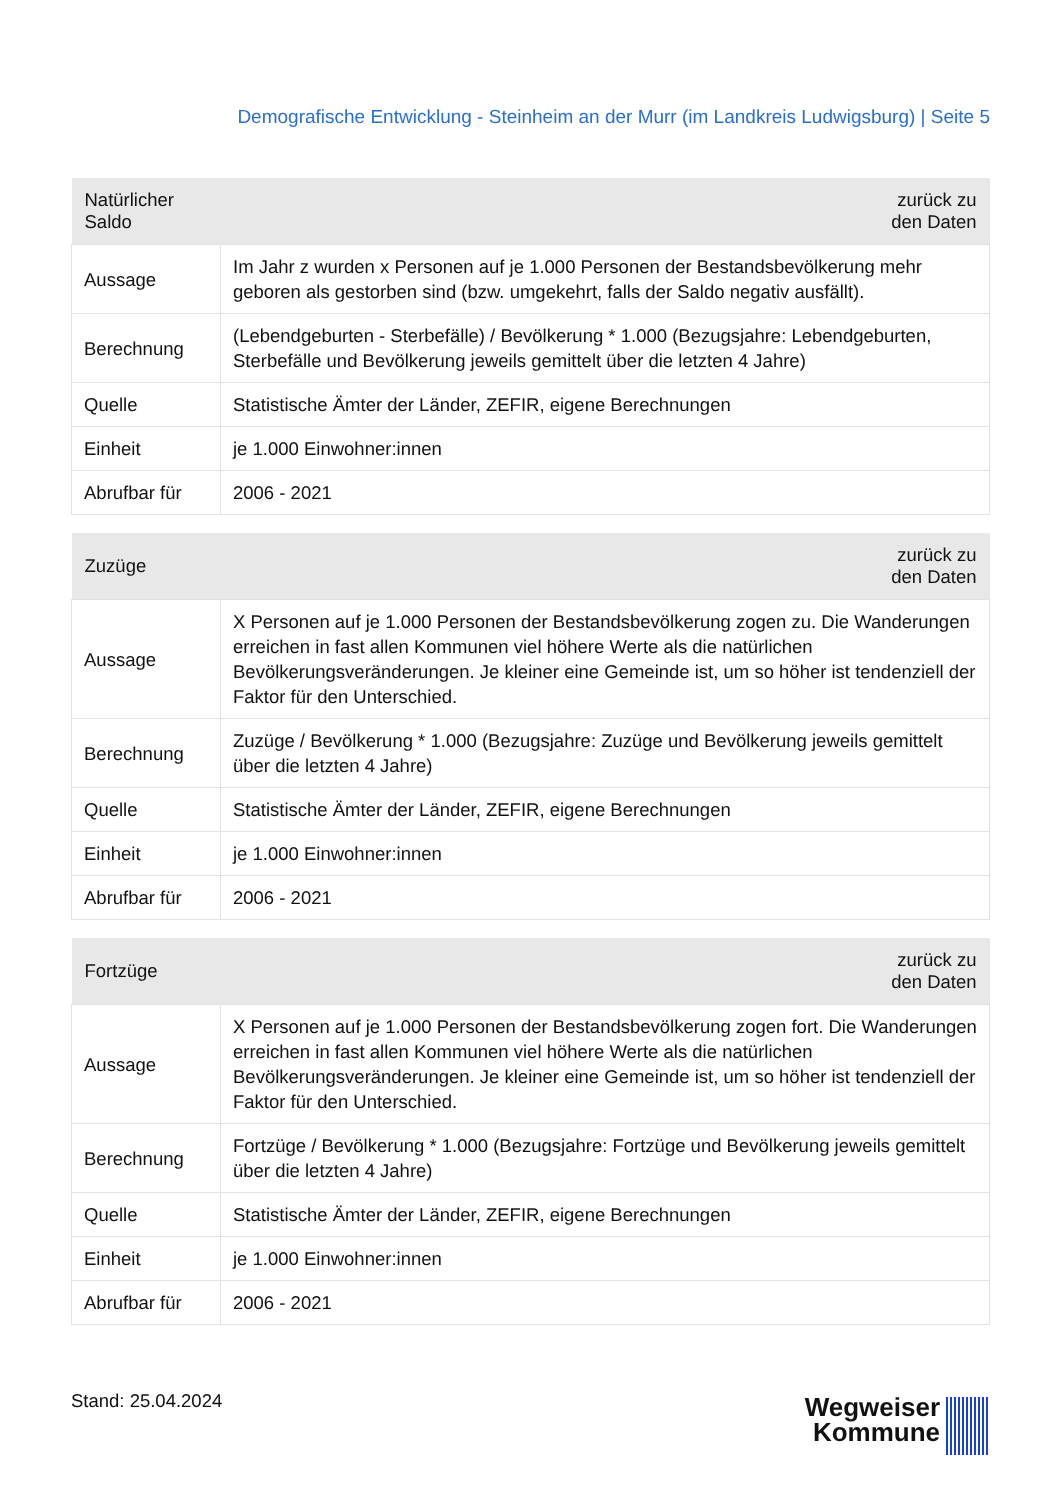Demografische Entwicklung - Steinheim an der Murr (im Landkreis Ludwigsburg) | Seite 5
| Natürlicher Saldo | zurück zu den Daten |
| --- | --- |
| Aussage | Im Jahr z wurden x Personen auf je 1.000 Personen der Bestandsbevölkerung mehr geboren als gestorben sind (bzw. umgekehrt, falls der Saldo negativ ausfällt). |
| Berechnung | (Lebendgeburten - Sterbefälle) / Bevölkerung * 1.000 (Bezugsjahre: Lebendgeburten, Sterbefälle und Bevölkerung jeweils gemittelt über die letzten 4 Jahre) |
| Quelle | Statistische Ämter der Länder, ZEFIR, eigene Berechnungen |
| Einheit | je 1.000 Einwohner:innen |
| Abrufbar für | 2006 - 2021 |
| Zuzüge | zurück zu den Daten |
| --- | --- |
| Aussage | X Personen auf je 1.000 Personen der Bestandsbevölkerung zogen zu. Die Wanderungen erreichen in fast allen Kommunen viel höhere Werte als die natürlichen Bevölkerungsveränderungen. Je kleiner eine Gemeinde ist, um so höher ist tendenziell der Faktor für den Unterschied. |
| Berechnung | Zuzüge / Bevölkerung * 1.000 (Bezugsjahre: Zuzüge und Bevölkerung jeweils gemittelt über die letzten 4 Jahre) |
| Quelle | Statistische Ämter der Länder, ZEFIR, eigene Berechnungen |
| Einheit | je 1.000 Einwohner:innen |
| Abrufbar für | 2006 - 2021 |
| Fortzüge | zurück zu den Daten |
| --- | --- |
| Aussage | X Personen auf je 1.000 Personen der Bestandsbevölkerung zogen fort. Die Wanderungen erreichen in fast allen Kommunen viel höhere Werte als die natürlichen Bevölkerungsveränderungen. Je kleiner eine Gemeinde ist, um so höher ist tendenziell der Faktor für den Unterschied. |
| Berechnung | Fortzüge / Bevölkerung * 1.000 (Bezugsjahre: Fortzüge und Bevölkerung jeweils gemittelt über die letzten 4 Jahre) |
| Quelle | Statistische Ämter der Länder, ZEFIR, eigene Berechnungen |
| Einheit | je 1.000 Einwohner:innen |
| Abrufbar für | 2006 - 2021 |
Stand: 25.04.2024
Wegweiser
Kommune